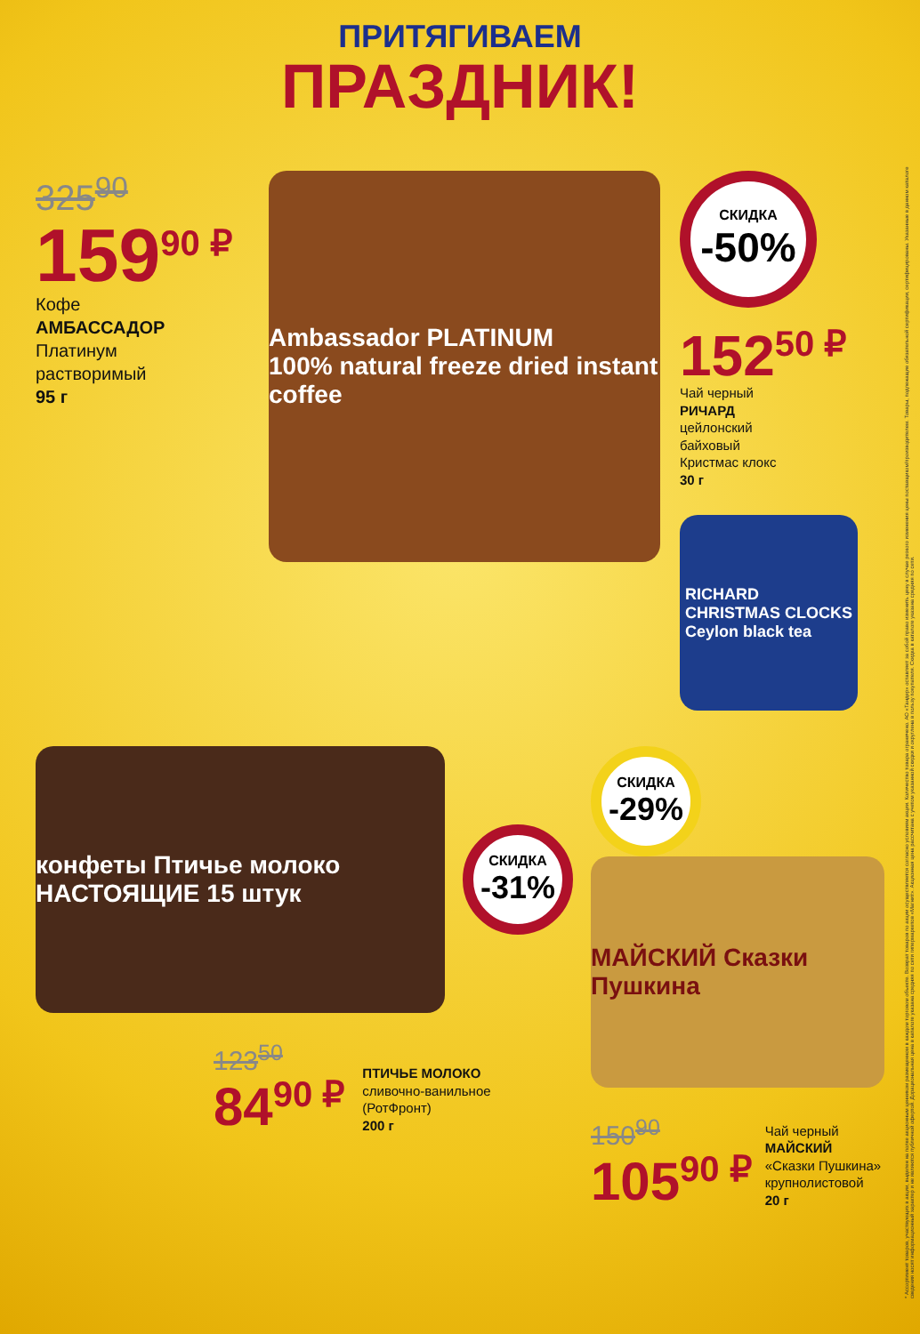ПРИТЯГИВАЕМ
ПРАЗДНИК!
325<sup>90</sup>
159<sup>90 ₽</sup>
Кофе
АМБАССАДОР
Платинум
растворимый
95 г
Ambassador PLATINUM
100% natural freeze dried instant coffee
СКИДКА
-50%
152<sup>50 ₽</sup>
Чай черный
РИЧАРД
цейлонский
байховый
Кристмас клокс
30 г
RICHARD
CHRISTMAS CLOCKS
Ceylon black tea
конфеты Птичье молоко НАСТОЯЩИЕ 15 штук
СКИДКА
-31%
123<sup>50</sup>
84<sup>90 ₽</sup>
ПТИЧЬЕ МОЛОКО
сливочно-ванильное
(РотФронт)
200 г
СКИДКА
-29%
МАЙСКИЙ Сказки Пушкина
150<sup>90</sup>
105<sup>90 ₽</sup>
Чай черный
МАЙСКИЙ
«Сказки Пушкина»
крупнолистовой
20 г
* Ассортимент товаров, участвующих в акции, выделен на полке акционным ценником размещенном в каждом торговом объекте. Возврат товаров по акции осуществляется согласно условиям акции. Количество товара ограничено. АО «Тандер» оставляет за собой право изменить цену в случае резкого изменения цены поставщиком/производителем. Товары, подлежащие обязательной сертификации, сертифицированы. Указанные в данном каталоге сведения носят информационный характер и не являются публичной офертой. Дорациональная цена в каталоге указана средняя по сети гипермаркетов «Магнит». Акционная цена рассчитана с учетом указанной скидки и округлена в пользу покупателя. Скидка в каталоге указана средняя по сети.